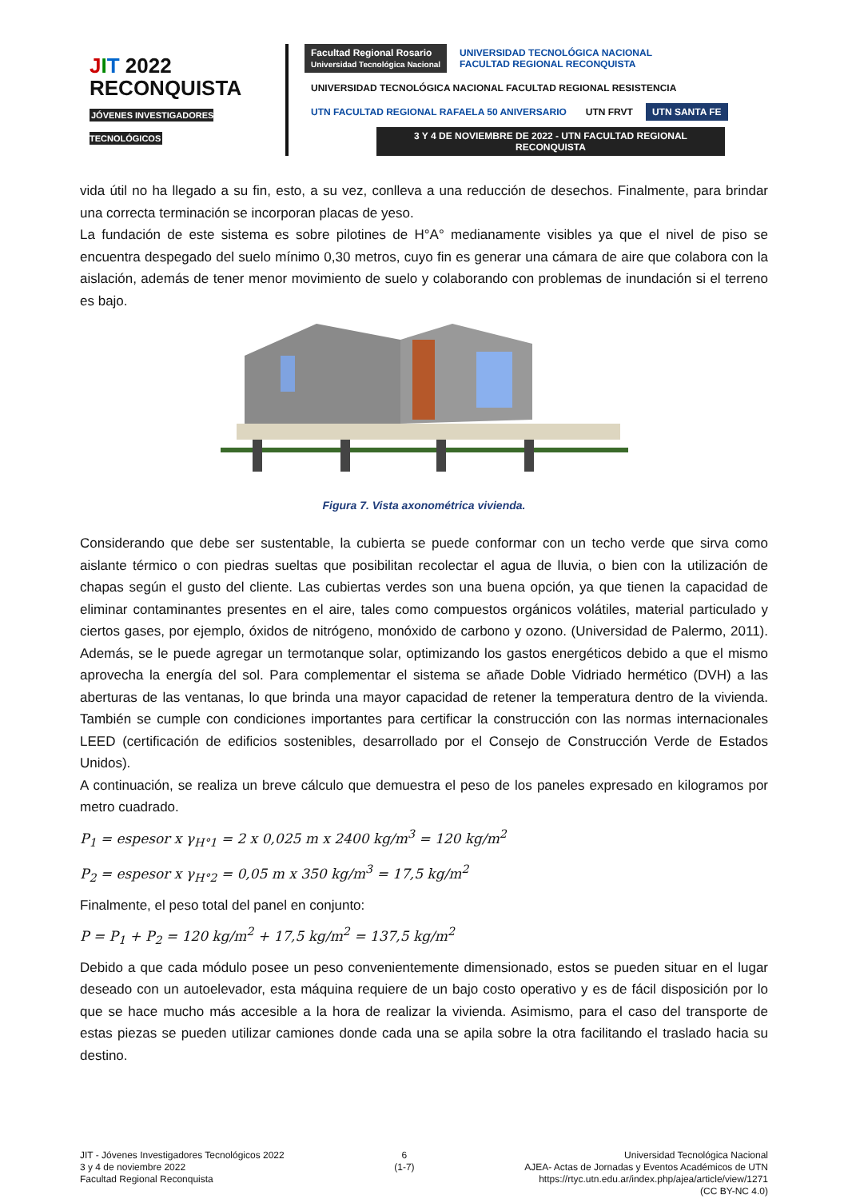JIT 2022
RECONQUISTA
JÓVENES INVESTIGADORES TECNOLÓGICOS
Facultad Regional Rosario
Universidad Tecnológica Nacional
UNIVERSIDAD TECNOLÓGICA NACIONAL
FACULTAD REGIONAL RECONQUISTA
UNIVERSIDAD TECNOLÓGICA NACIONAL FACULTAD REGIONAL RESISTENCIA
UTN FACULTAD REGIONAL RAFAELA 50 ANIVERSARIO
UTN FRVT
UTN SANTA FE
3 Y 4 DE NOVIEMBRE DE 2022 - UTN FACULTAD REGIONAL RECONQUISTA
vida útil no ha llegado a su fin, esto, a su vez, conlleva a una reducción de desechos. Finalmente, para brindar una correcta terminación se incorporan placas de yeso.
La fundación de este sistema es sobre pilotines de H°A° medianamente visibles ya que el nivel de piso se encuentra despegado del suelo mínimo 0,30 metros, cuyo fin es generar una cámara de aire que colabora con la aislación, además de tener menor movimiento de suelo y colaborando con problemas de inundación si el terreno es bajo.
Figura 7. Vista axonométrica vivienda.
Considerando que debe ser sustentable, la cubierta se puede conformar con un techo verde que sirva como aislante térmico o con piedras sueltas que posibilitan recolectar el agua de lluvia, o bien con la utilización de chapas según el gusto del cliente. Las cubiertas verdes son una buena opción, ya que tienen la capacidad de eliminar contaminantes presentes en el aire, tales como compuestos orgánicos volátiles, material particulado y ciertos gases, por ejemplo, óxidos de nitrógeno, monóxido de carbono y ozono. (Universidad de Palermo, 2011). Además, se le puede agregar un termotanque solar, optimizando los gastos energéticos debido a que el mismo aprovecha la energía del sol. Para complementar el sistema se añade Doble Vidriado hermético (DVH) a las aberturas de las ventanas, lo que brinda una mayor capacidad de retener la temperatura dentro de la vivienda. También se cumple con condiciones importantes para certificar la construcción con las normas internacionales LEED (certificación de edificios sostenibles, desarrollado por el Consejo de Construcción Verde de Estados Unidos).
A continuación, se realiza un breve cálculo que demuestra el peso de los paneles expresado en kilogramos por metro cuadrado.
P<sub>1</sub> = espesor x γ<sub>H°1</sub> = 2 x 0,025 m x 2400 kg/m<sup>3</sup> = 120 kg/m<sup>2</sup>
P<sub>2</sub> = espesor x γ<sub>H°2</sub> = 0,05 m x 350 kg/m<sup>3</sup> = 17,5 kg/m<sup>2</sup>
Finalmente, el peso total del panel en conjunto:
P = P<sub>1</sub> + P<sub>2</sub> = 120 kg/m<sup>2</sup> + 17,5 kg/m<sup>2</sup> = 137,5 kg/m<sup>2</sup>
Debido a que cada módulo posee un peso convenientemente dimensionado, estos se pueden situar en el lugar deseado con un autoelevador, esta máquina requiere de un bajo costo operativo y es de fácil disposición por lo que se hace mucho más accesible a la hora de realizar la vivienda. Asimismo, para el caso del transporte de estas piezas se pueden utilizar camiones donde cada una se apila sobre la otra facilitando el traslado hacia su destino.
JIT - Jóvenes Investigadores Tecnológicos 2022
3 y 4 de noviembre 2022
Facultad Regional Reconquista
6
(1-7)
Universidad Tecnológica Nacional
AJEA- Actas de Jornadas y Eventos Académicos de UTN
https://rtyc.utn.edu.ar/index.php/ajea/article/view/1271
(CC BY-NC 4.0)